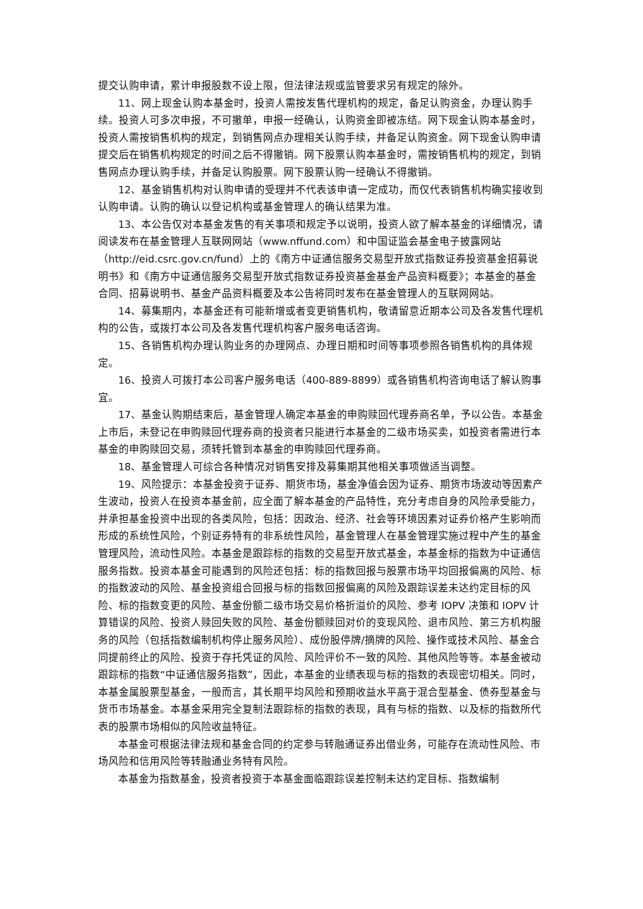提交认购申请，累计申报股数不设上限，但法律法规或监管要求另有规定的除外。
11、网上现金认购本基金时，投资人需按发售代理机构的规定，备足认购资金，办理认购手续。投资人可多次申报，不可撤单，申报一经确认，认购资金即被冻结。网下现金认购本基金时，投资人需按销售机构的规定，到销售网点办理相关认购手续，并备足认购资金。网下现金认购申请提交后在销售机构规定的时间之后不得撤销。网下股票认购本基金时，需按销售机构的规定，到销售网点办理认购手续，并备足认购股票。网下股票认购一经确认不得撤销。
12、基金销售机构对认购申请的受理并不代表该申请一定成功，而仅代表销售机构确实接收到认购申请。认购的确认以登记机构或基金管理人的确认结果为准。
13、本公告仅对本基金发售的有关事项和规定予以说明，投资人欲了解本基金的详细情况，请阅读发布在基金管理人互联网网站（www.nffund.com）和中国证监会基金电子披露网站（http://eid.csrc.gov.cn/fund）上的《南方中证通信服务交易型开放式指数证券投资基金招募说明书》和《南方中证通信服务交易型开放式指数证券投资基金基金产品资料概要》；本基金的基金合同、招募说明书、基金产品资料概要及本公告将同时发布在基金管理人的互联网网站。
14、募集期内，本基金还有可能新增或者变更销售机构，敬请留意近期本公司及各发售代理机构的公告，或拨打本公司及各发售代理机构客户服务电话咨询。
15、各销售机构办理认购业务的办理网点、办理日期和时间等事项参照各销售机构的具体规定。
16、投资人可拨打本公司客户服务电话（400-889-8899）或各销售机构咨询电话了解认购事宜。
17、基金认购期结束后，基金管理人确定本基金的申购赎回代理券商名单，予以公告。本基金上市后，未登记在申购赎回代理券商的投资者只能进行本基金的二级市场买卖，如投资者需进行本基金的申购赎回交易，须转托管到本基金的申购赎回代理券商。
18、基金管理人可综合各种情况对销售安排及募集期其他相关事项做适当调整。
19、风险提示：本基金投资于证券、期货市场，基金净值会因为证券、期货市场波动等因素产生波动，投资人在投资本基金前，应全面了解本基金的产品特性，充分考虑自身的风险承受能力，并承担基金投资中出现的各类风险，包括：因政治、经济、社会等环境因素对证券价格产生影响而形成的系统性风险，个别证券特有的非系统性风险，基金管理人在基金管理实施过程中产生的基金管理风险，流动性风险。本基金是跟踪标的指数的交易型开放式基金，本基金标的指数为中证通信服务指数。投资本基金可能遇到的风险还包括：标的指数回报与股票市场平均回报偏离的风险、标的指数波动的风险、基金投资组合回报与标的指数回报偏离的风险及跟踪误差未达约定目标的风险、标的指数变更的风险、基金份额二级市场交易价格折溢价的风险、参考 IOPV 决策和 IOPV 计算错误的风险、投资人赎回失败的风险、基金份额赎回对价的变现风险、退市风险、第三方机构服务的风险（包括指数编制机构停止服务风险）、成份股停牌/摘牌的风险、操作或技术风险、基金合同提前终止的风险、投资于存托凭证的风险、风险评价不一致的风险、其他风险等等。本基金被动跟踪标的指数“中证通信服务指数”，因此，本基金的业绩表现与标的指数的表现密切相关。同时，本基金属股票型基金，一般而言，其长期平均风险和预期收益水平高于混合型基金、债券型基金与货币市场基金。本基金采用完全复制法跟踪标的指数的表现，具有与标的指数、以及标的指数所代表的股票市场相似的风险收益特征。
本基金可根据法律法规和基金合同的约定参与转融通证券出借业务，可能存在流动性风险、市场风险和信用风险等转融通业务特有风险。
本基金为指数基金，投资者投资于本基金面临跟踪误差控制未达约定目标、指数编制